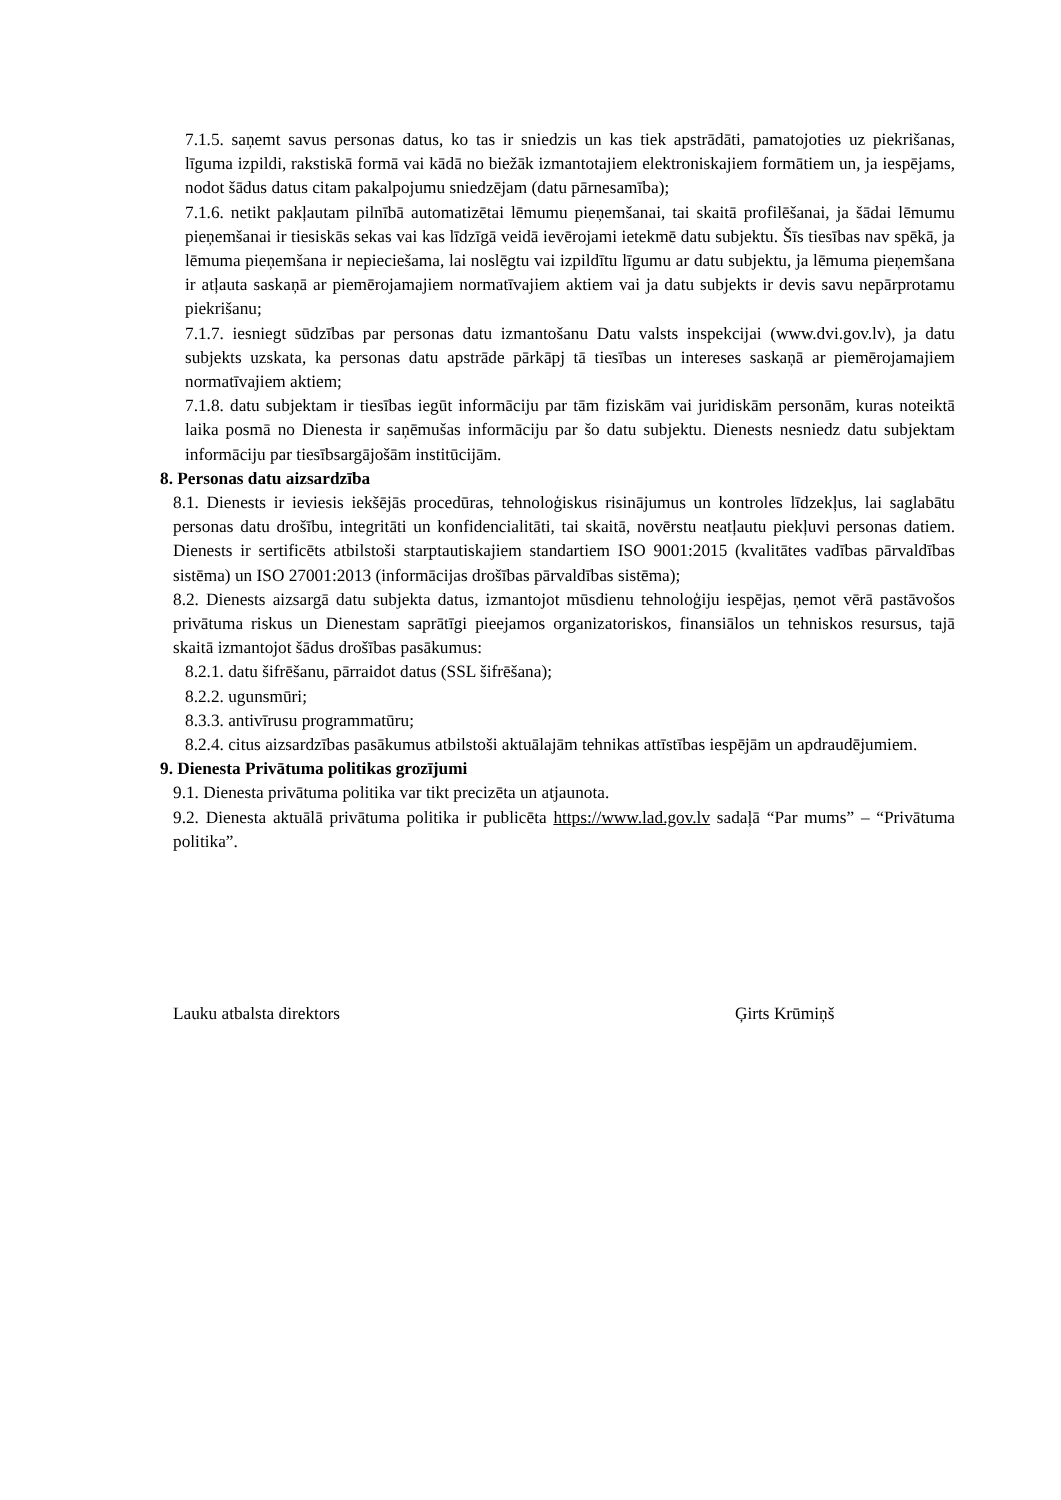7.1.5. saņemt savus personas datus, ko tas ir sniedzis un kas tiek apstrādāti, pamatojoties uz piekrišanas, līguma izpildi, rakstiskā formā vai kādā no biežāk izmantotajiem elektroniskajiem formātiem un, ja iespējams, nodot šādus datus citam pakalpojumu sniedzējam (datu pārnesamība);
7.1.6. netikt pakļautam pilnībā automatizētai lēmumu pieņemšanai, tai skaitā profilēšanai, ja šādai lēmumu pieņemšanai ir tiesiskās sekas vai kas līdzīgā veidā ievērojami ietekmē datu subjektu. Šīs tiesības nav spēkā, ja lēmuma pieņemšana ir nepieciešama, lai noslēgtu vai izpildītu līgumu ar datu subjektu, ja lēmuma pieņemšana ir atļauta saskaņā ar piemērojamajiem normatīvajiem aktiem vai ja datu subjekts ir devis savu nepārprotamu piekrišanu;
7.1.7. iesniegt sūdzības par personas datu izmantošanu Datu valsts inspekcijai (www.dvi.gov.lv), ja datu subjekts uzskata, ka personas datu apstrāde pārkāpj tā tiesības un intereses saskaņā ar piemērojamajiem normatīvajiem aktiem;
7.1.8. datu subjektam ir tiesības iegūt informāciju par tām fiziskām vai juridiskām personām, kuras noteiktā laika posmā no Dienesta ir saņēmušas informāciju par šo datu subjektu. Dienests nesniedz datu subjektam informāciju par tiesībsargājošām institūcijām.
8. Personas datu aizsardzība
8.1. Dienests ir ieviesis iekšējās procedūras, tehnoloģiskus risinājumus un kontroles līdzekļus, lai saglabātu personas datu drošību, integritāti un konfidencialitāti, tai skaitā, novērstu neatļautu piekļuvi personas datiem. Dienests ir sertificēts atbilstoši starptautiskajiem standartiem ISO 9001:2015 (kvalitātes vadības pārvaldības sistēma) un ISO 27001:2013 (informācijas drošības pārvaldības sistēma);
8.2. Dienests aizsargā datu subjekta datus, izmantojot mūsdienu tehnoloģiju iespējas, ņemot vērā pastāvošos privātuma riskus un Dienestam saprātīgi pieejamos organizatoriskos, finansiālos un tehniskos resursus, tajā skaitā izmantojot šādus drošības pasākumus:
8.2.1. datu šifrēšanu, pārraidot datus (SSL šifrēšana);
8.2.2. ugunsmūri;
8.3.3. antivīrusu programmatūru;
8.2.4. citus aizsardzības pasākumus atbilstoši aktuālajām tehnikas attīstības iespējām un apdraudējumiem.
9. Dienesta Privātuma politikas grozījumi
9.1. Dienesta privātuma politika var tikt precizēta un atjaunota.
9.2. Dienesta aktuālā privātuma politika ir publicēta https://www.lad.gov.lv sadaļā “Par mums” – “Privātuma politika”.
Lauku atbalsta direktors Ģirts Krūmiņš